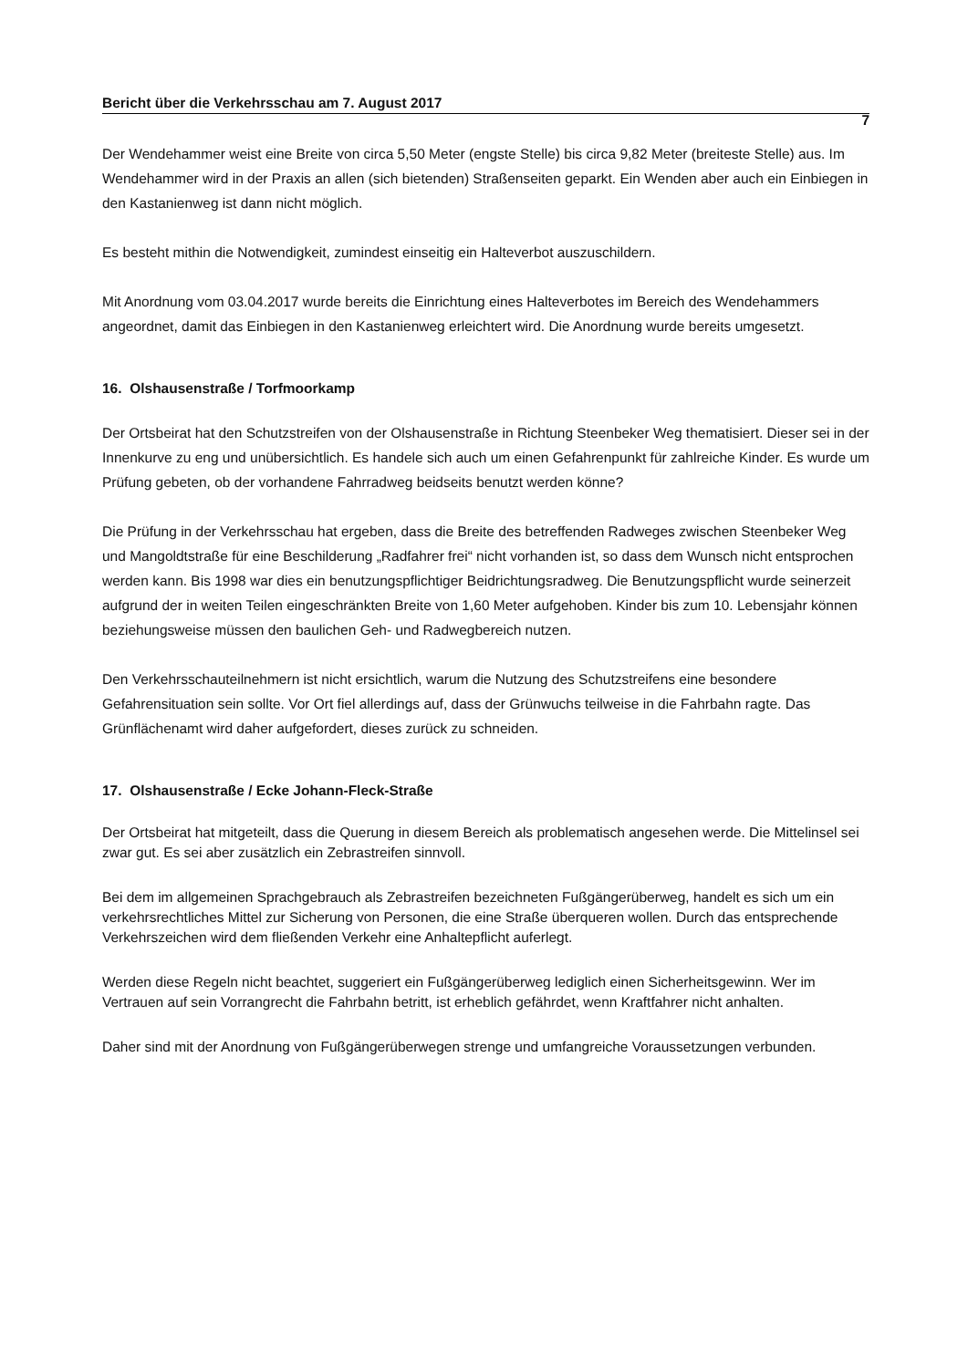Bericht über die Verkehrsschau am 7. August 2017
7
Der Wendehammer weist eine Breite von circa 5,50 Meter (engste Stelle) bis circa 9,82 Meter (breiteste Stelle) aus. Im Wendehammer wird in der Praxis an allen (sich bietenden) Straßenseiten geparkt. Ein Wenden aber auch ein Einbiegen in den Kastanienweg ist dann nicht möglich.
Es besteht mithin die Notwendigkeit, zumindest einseitig ein Halteverbot auszuschildern.
Mit Anordnung vom 03.04.2017 wurde bereits die Einrichtung eines Halteverbotes im Bereich des Wendehammers angeordnet, damit das Einbiegen in den Kastanienweg erleichtert wird. Die Anordnung wurde bereits umgesetzt.
16. Olshausenstraße / Torfmoorkamp
Der Ortsbeirat hat den Schutzstreifen von der Olshausenstraße in Richtung Steenbeker Weg thematisiert. Dieser sei in der Innenkurve zu eng und unübersichtlich. Es handele sich auch um einen Gefahrenpunkt für zahlreiche Kinder. Es wurde um Prüfung gebeten, ob der vorhandene Fahrradweg beidseits benutzt werden könne?
Die Prüfung in der Verkehrsschau hat ergeben, dass die Breite des betreffenden Radweges zwischen Steenbeker Weg und Mangoldtstraße für eine Beschilderung „Radfahrer frei“ nicht vorhanden ist, so dass dem Wunsch nicht entsprochen werden kann. Bis 1998 war dies ein benutzungspflichtiger Beidrichtungsradweg. Die Benutzungspflicht wurde seinerzeit aufgrund der in weiten Teilen eingeschränkten Breite von 1,60 Meter aufgehoben. Kinder bis zum 10. Lebensjahr können beziehungsweise müssen den baulichen Geh- und Radwegbereich nutzen.
Den Verkehrsschauteilnehmern ist nicht ersichtlich, warum die Nutzung des Schutzstreifens eine besondere Gefahrensituation sein sollte. Vor Ort fiel allerdings auf, dass der Grünwuchs teilweise in die Fahrbahn ragte. Das Grünflächenamt wird daher aufgefordert, dieses zurück zu schneiden.
17. Olshausenstraße / Ecke Johann-Fleck-Straße
Der Ortsbeirat hat mitgeteilt, dass die Querung in diesem Bereich als problematisch angesehen werde. Die Mittelinsel sei zwar gut. Es sei aber zusätzlich ein Zebrastreifen sinnvoll.
Bei dem im allgemeinen Sprachgebrauch als Zebrastreifen bezeichneten Fußgängerüberweg, handelt es sich um ein verkehrsrechtliches Mittel zur Sicherung von Personen, die eine Straße überqueren wollen. Durch das entsprechende Verkehrszeichen wird dem fließenden Verkehr eine Anhaltepflicht auferlegt.
Werden diese Regeln nicht beachtet, suggeriert ein Fußgängerüberweg lediglich einen Sicherheitsgewinn. Wer im Vertrauen auf sein Vorrangrecht die Fahrbahn betritt, ist erheblich gefährdet, wenn Kraftfahrer nicht anhalten.
Daher sind mit der Anordnung von Fußgängerüberwegen strenge und umfangreiche Voraussetzungen verbunden.